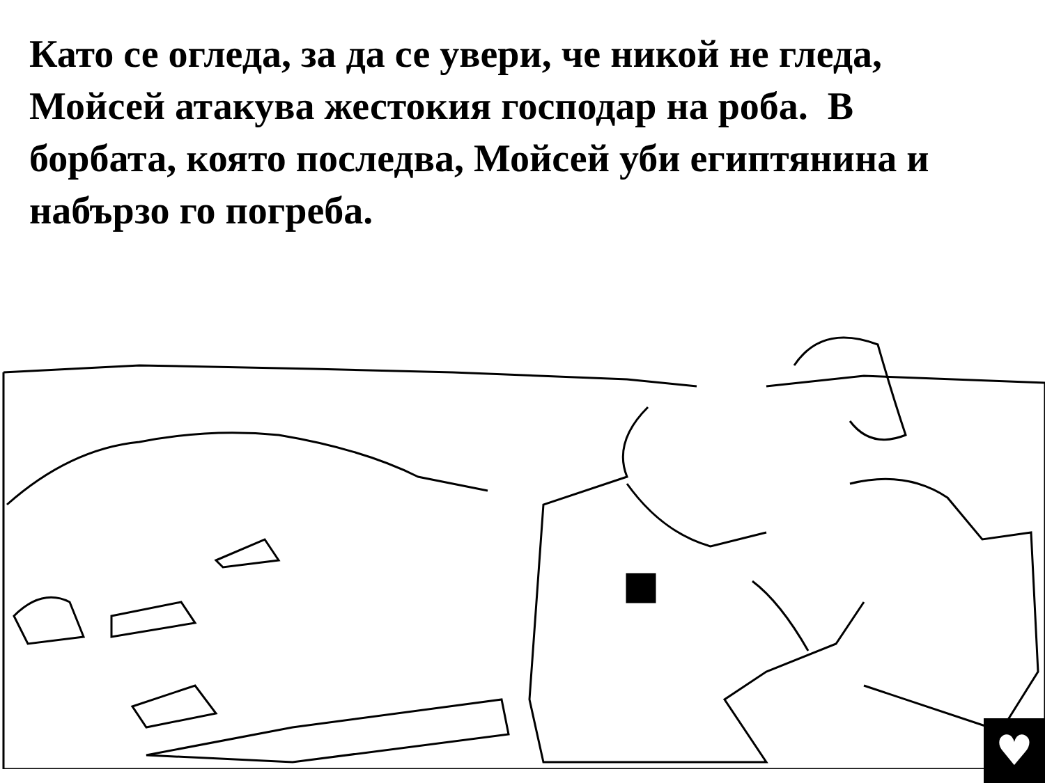Като се огледа, за да се увери, че никой не гледа, Мойсей атакува жестокия господар на роба. В борбата, която последва, Мойсей уби египтянина и набързо го погреба.
♥